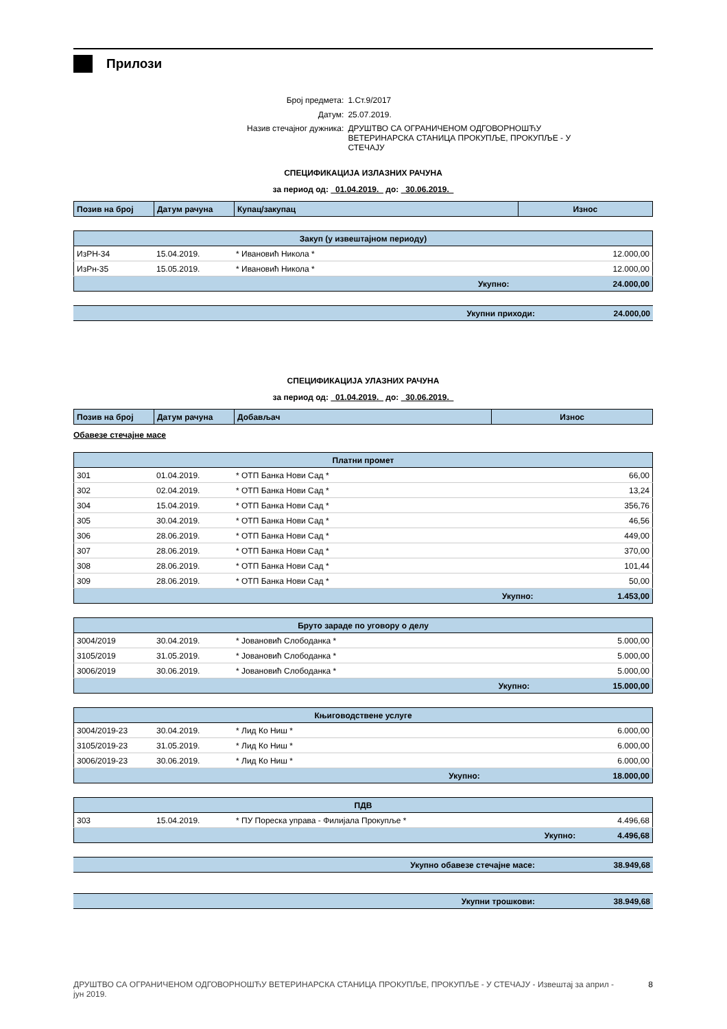Прилози
| Број предмета: | 1.Ст.9/2017 |
| Датум: | 25.07.2019. |
| Назив стечајног дужника: | ДРУШТВО СА ОГРАНИЧЕНОМ ОДГОВОРНОШЋУ ВЕТЕРИНАРСКА СТАНИЦА ПРОКУПЉЕ, ПРОКУПЉЕ - У СТЕЧАЈУ |
СПЕЦИФИКАЦИЈА ИЗЛАЗНИХ РАЧУНА
за период од: 01.04.2019. до: 30.06.2019.
| Позив на број | Датум рачуна | Купац/закупац | Износ |
| --- | --- | --- | --- |
| Закуп (у извештајном периоду) | | | |
| ИзРН-34 | 15.04.2019. | * Ивановић Никола * | 12.000,00 |
| ИзРн-35 | 15.05.2019. | * Ивановић Никола * | 12.000,00 |
| Укупно: | | | 24.000,00 |
| Укупни приходи: | 24.000,00 |
СПЕЦИФИКАЦИЈА УЛАЗНИХ РАЧУНА
за период од: 01.04.2019. до: 30.06.2019.
| Позив на број | Датум рачуна | Добављач | Износ |
| --- | --- | --- | --- |
Обавезе стечајне масе
| Платни промет | | | |
| 301 | 01.04.2019. | * ОТП Банка Нови Сад * | 66,00 |
| 302 | 02.04.2019. | * ОТП Банка Нови Сад * | 13,24 |
| 304 | 15.04.2019. | * ОТП Банка Нови Сад * | 356,76 |
| 305 | 30.04.2019. | * ОТП Банка Нови Сад * | 46,56 |
| 306 | 28.06.2019. | * ОТП Банка Нови Сад * | 449,00 |
| 307 | 28.06.2019. | * ОТП Банка Нови Сад * | 370,00 |
| 308 | 28.06.2019. | * ОТП Банка Нови Сад * | 101,44 |
| 309 | 28.06.2019. | * ОТП Банка Нови Сад * | 50,00 |
| Укупно: | | | 1.453,00 |
| Бруто зараде по уговору о делу | | | |
| 3004/2019 | 30.04.2019. | * Јовановић Слободанка * | 5.000,00 |
| 3105/2019 | 31.05.2019. | * Јовановић Слободанка * | 5.000,00 |
| 3006/2019 | 30.06.2019. | * Јовановић Слободанка * | 5.000,00 |
| Укупно: | | | 15.000,00 |
| Књиговодствене услуге | | | |
| 3004/2019-23 | 30.04.2019. | * Лид Ко Ниш * | 6.000,00 |
| 3105/2019-23 | 31.05.2019. | * Лид Ко Ниш * | 6.000,00 |
| 3006/2019-23 | 30.06.2019. | * Лид Ко Ниш * | 6.000,00 |
| Укупно: | | | 18.000,00 |
| ПДВ | | | |
| 303 | 15.04.2019. | * ПУ Пореска управа - Филијала Прокупље * | 4.496,68 |
| Укупно: | | | 4.496,68 |
| Укупно обавезе стечајне масе: | 38.949,68 |
| Укупни трошкови: | 38.949,68 |
ДРУШТВО СА ОГРАНИЧЕНОМ ОДГОВОРНОШЋУ ВЕТЕРИНАРСКА СТАНИЦА ПРОКУПЉЕ, ПРОКУПЉЕ - У СТЕЧАЈУ - Извештај за април - јун 2019.
8